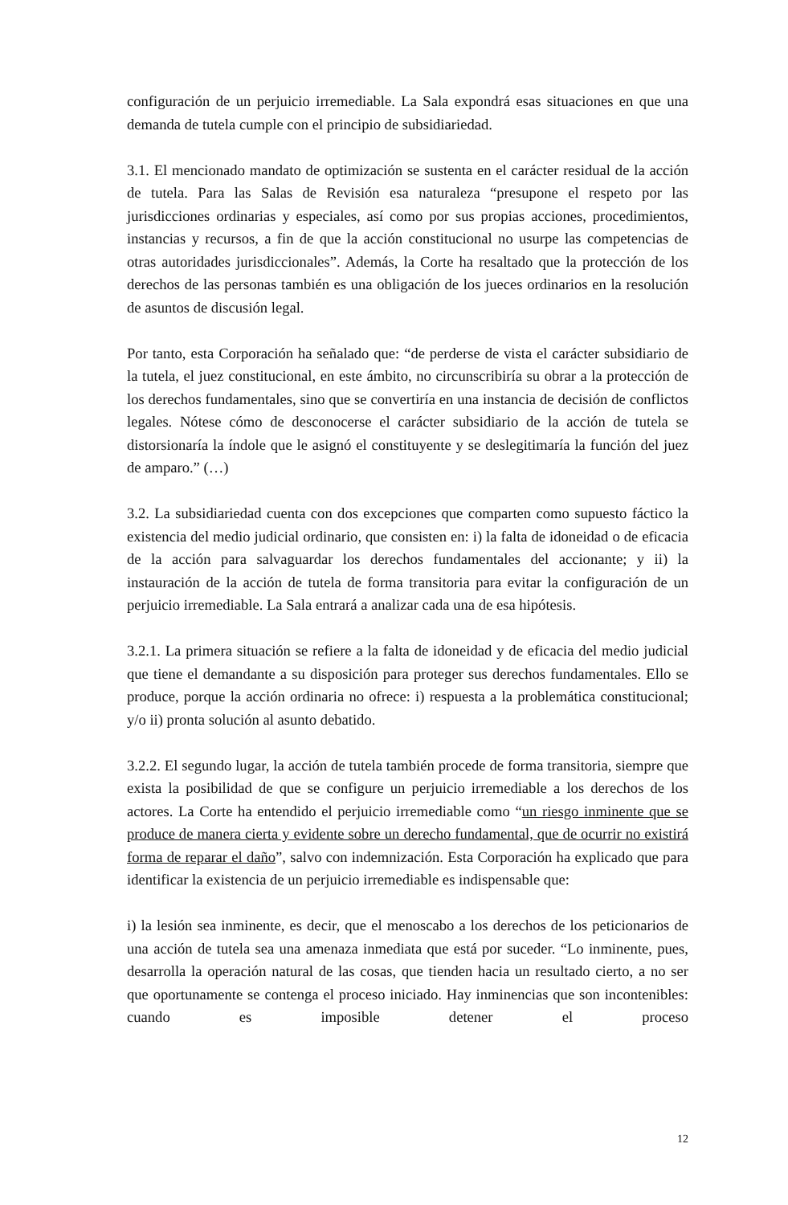configuración de un perjuicio irremediable. La Sala expondrá esas situaciones en que una demanda de tutela cumple con el principio de subsidiariedad.
3.1. El mencionado mandato de optimización se sustenta en el carácter residual de la acción de tutela. Para las Salas de Revisión esa naturaleza “presupone el respeto por las jurisdicciones ordinarias y especiales, así como por sus propias acciones, procedimientos, instancias y recursos, a fin de que la acción constitucional no usurpe las competencias de otras autoridades jurisdiccionales”. Además, la Corte ha resaltado que la protección de los derechos de las personas también es una obligación de los jueces ordinarios en la resolución de asuntos de discusión legal.
Por tanto, esta Corporación ha señalado que: “de perderse de vista el carácter subsidiario de la tutela, el juez constitucional, en este ámbito, no circunscribiría su obrar a la protección de los derechos fundamentales, sino que se convertiría en una instancia de decisión de conflictos legales. Nótese cómo de desconocerse el carácter subsidiario de la acción de tutela se distorsionaría la índole que le asignó el constituyente y se deslegitimaría la función del juez de amparo.” (…)
3.2. La subsidiariedad cuenta con dos excepciones que comparten como supuesto fáctico la existencia del medio judicial ordinario, que consisten en: i) la falta de idoneidad o de eficacia de la acción para salvaguardar los derechos fundamentales del accionante; y ii) la instauración de la acción de tutela de forma transitoria para evitar la configuración de un perjuicio irremediable. La Sala entrará a analizar cada una de esa hipótesis.
3.2.1. La primera situación se refiere a la falta de idoneidad y de eficacia del medio judicial que tiene el demandante a su disposición para proteger sus derechos fundamentales. Ello se produce, porque la acción ordinaria no ofrece: i) respuesta a la problemática constitucional; y/o ii) pronta solución al asunto debatido.
3.2.2. El segundo lugar, la acción de tutela también procede de forma transitoria, siempre que exista la posibilidad de que se configure un perjuicio irremediable a los derechos de los actores. La Corte ha entendido el perjuicio irremediable como “un riesgo inminente que se produce de manera cierta y evidente sobre un derecho fundamental, que de ocurrir no existirá forma de reparar el daño”, salvo con indemnización. Esta Corporación ha explicado que para identificar la existencia de un perjuicio irremediable es indispensable que:
i) la lesión sea inminente, es decir, que el menoscabo a los derechos de los peticionarios de una acción de tutela sea una amenaza inmediata que está por suceder. “Lo inminente, pues, desarrolla la operación natural de las cosas, que tienden hacia un resultado cierto, a no ser que oportunamente se contenga el proceso iniciado. Hay inminencias que son incontenibles: cuando es imposible detener el proceso
12